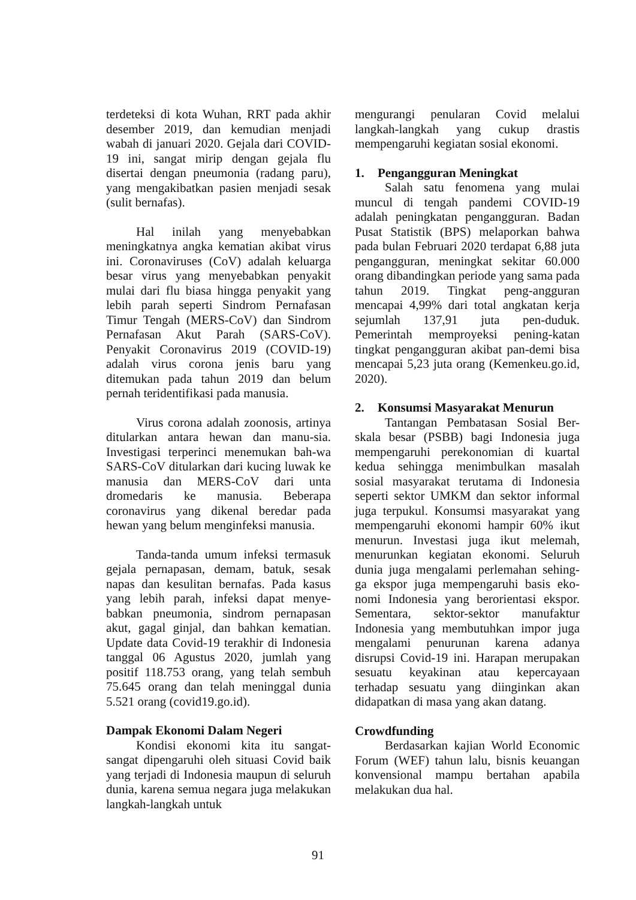terdeteksi di kota Wuhan, RRT pada akhir desember 2019, dan kemudian menjadi wabah di januari 2020. Gejala dari COVID-19 ini, sangat mirip dengan gejala flu disertai dengan pneumonia (radang paru), yang mengakibatkan pasien menjadi sesak (sulit bernafas).
Hal inilah yang menyebabkan meningkatnya angka kematian akibat virus ini. Coronaviruses (CoV) adalah keluarga besar virus yang menyebabkan penyakit mulai dari flu biasa hingga penyakit yang lebih parah seperti Sindrom Pernafasan Timur Tengah (MERS-CoV) dan Sindrom Pernafasan Akut Parah (SARS-CoV). Penyakit Coronavirus 2019 (COVID-19) adalah virus corona jenis baru yang ditemukan pada tahun 2019 dan belum pernah teridentifikasi pada manusia.
Virus corona adalah zoonosis, artinya ditularkan antara hewan dan manu-sia. Investigasi terperinci menemukan bah-wa SARS-CoV ditularkan dari kucing luwak ke manusia dan MERS-CoV dari unta dromedaris ke manusia. Beberapa coronavirus yang dikenal beredar pada hewan yang belum menginfeksi manusia.
Tanda-tanda umum infeksi termasuk gejala pernapasan, demam, batuk, sesak napas dan kesulitan bernafas. Pada kasus yang lebih parah, infeksi dapat menye-babkan pneumonia, sindrom pernapasan akut, gagal ginjal, dan bahkan kematian. Update data Covid-19 terakhir di Indonesia tanggal 06 Agustus 2020, jumlah yang positif 118.753 orang, yang telah sembuh 75.645 orang dan telah meninggal dunia 5.521 orang (covid19.go.id).
Dampak Ekonomi Dalam Negeri
Kondisi ekonomi kita itu sangat-sangat dipengaruhi oleh situasi Covid baik yang terjadi di Indonesia maupun di seluruh dunia, karena semua negara juga melakukan langkah-langkah untuk
mengurangi penularan Covid melalui langkah-langkah yang cukup drastis mempengaruhi kegiatan sosial ekonomi.
1. Pengangguran Meningkat
Salah satu fenomena yang mulai muncul di tengah pandemi COVID-19 adalah peningkatan pengangguran. Badan Pusat Statistik (BPS) melaporkan bahwa pada bulan Februari 2020 terdapat 6,88 juta pengangguran, meningkat sekitar 60.000 orang dibandingkan periode yang sama pada tahun 2019. Tingkat peng-angguran mencapai 4,99% dari total angkatan kerja sejumlah 137,91 juta pen-duduk. Pemerintah memproyeksi pening-katan tingkat pengangguran akibat pan-demi bisa mencapai 5,23 juta orang (Kemenkeu.go.id, 2020).
2. Konsumsi Masyarakat Menurun
Tantangan Pembatasan Sosial Ber-skala besar (PSBB) bagi Indonesia juga mempengaruhi perekonomian di kuartal kedua sehingga menimbulkan masalah sosial masyarakat terutama di Indonesia seperti sektor UMKM dan sektor informal juga terpukul. Konsumsi masyarakat yang mempengaruhi ekonomi hampir 60% ikut menurun. Investasi juga ikut melemah, menurunkan kegiatan ekonomi. Seluruh dunia juga mengalami perlemahan sehing-ga ekspor juga mempengaruhi basis eko-nomi Indonesia yang berorientasi ekspor. Sementara, sektor-sektor manufaktur Indonesia yang membutuhkan impor juga mengalami penurunan karena adanya disrupsi Covid-19 ini. Harapan merupakan sesuatu keyakinan atau kepercayaan terhadap sesuatu yang diinginkan akan didapatkan di masa yang akan datang.
Crowdfunding
Berdasarkan kajian World Economic Forum (WEF) tahun lalu, bisnis keuangan konvensional mampu bertahan apabila melakukan dua hal.
91